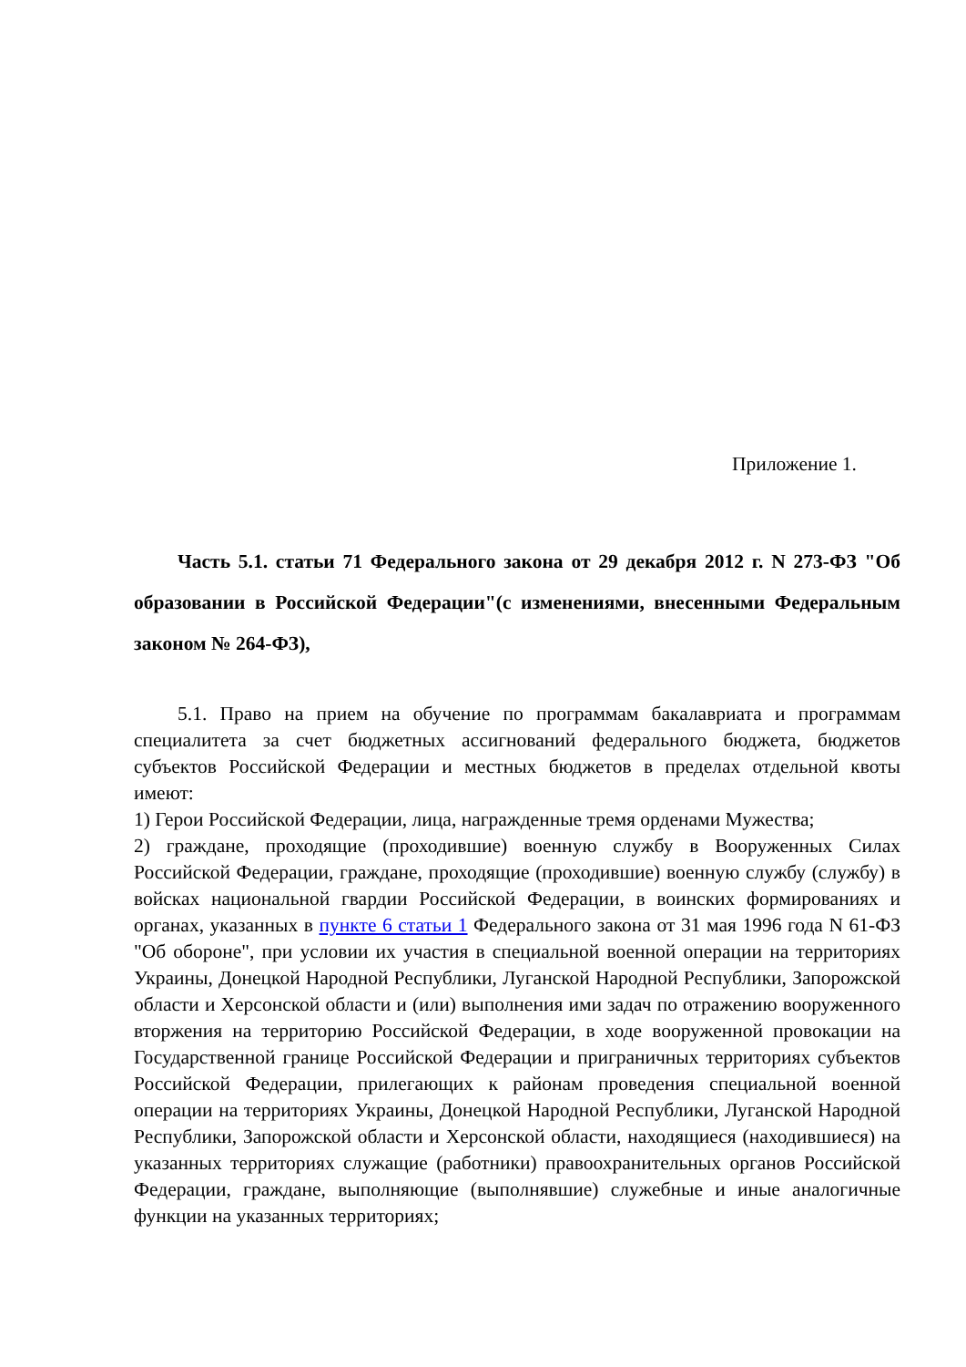Приложение 1.
Часть 5.1. статьи 71 Федерального закона от 29 декабря 2012 г. N 273-ФЗ "Об образовании в Российской Федерации"(с изменениями, внесенными Федеральным законом № 264-ФЗ),
5.1. Право на прием на обучение по программам бакалавриата и программам специалитета за счет бюджетных ассигнований федерального бюджета, бюджетов субъектов Российской Федерации и местных бюджетов в пределах отдельной квоты имеют:
1) Герои Российской Федерации, лица, награжденные тремя орденами Мужества;
2) граждане, проходящие (проходившие) военную службу в Вооруженных Силах Российской Федерации, граждане, проходящие (проходившие) военную службу (службу) в войсках национальной гвардии Российской Федерации, в воинских формированиях и органах, указанных в пункте 6 статьи 1 Федерального закона от 31 мая 1996 года N 61-ФЗ "Об обороне", при условии их участия в специальной военной операции на территориях Украины, Донецкой Народной Республики, Луганской Народной Республики, Запорожской области и Херсонской области и (или) выполнения ими задач по отражению вооруженного вторжения на территорию Российской Федерации, в ходе вооруженной провокации на Государственной границе Российской Федерации и приграничных территориях субъектов Российской Федерации, прилегающих к районам проведения специальной военной операции на территориях Украины, Донецкой Народной Республики, Луганской Народной Республики, Запорожской области и Херсонской области, находящиеся (находившиеся) на указанных территориях служащие (работники) правоохранительных органов Российской Федерации, граждане, выполняющие (выполнявшие) служебные и иные аналогичные функции на указанных территориях;